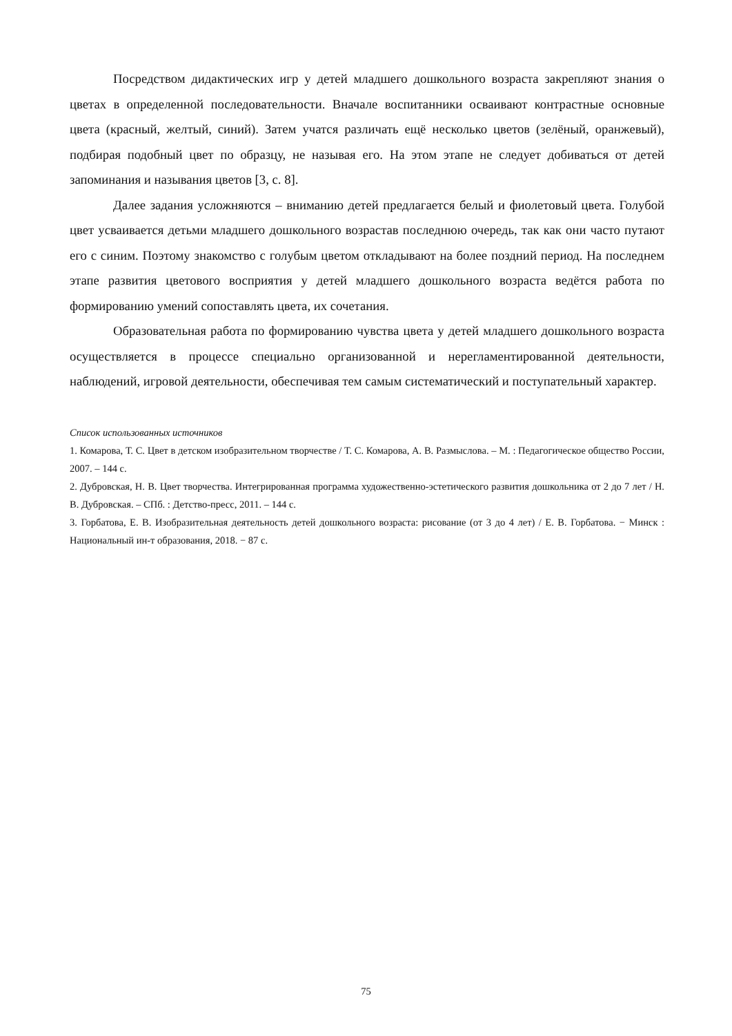Посредством дидактических игр у детей младшего дошкольного возраста закрепляют знания о цветах в определенной последовательности. Вначале воспитанники осваивают контрастные основные цвета (красный, желтый, синий). Затем учатся различать ещё несколько цветов (зелёный, оранжевый), подбирая подобный цвет по образцу, не называя его. На этом этапе не следует добиваться от детей запоминания и называния цветов [3, с. 8].
Далее задания усложняются – вниманию детей предлагается белый и фиолетовый цвета. Голубой цвет усваивается детьми младшего дошкольного возрастав последнюю очередь, так как они часто путают его с синим. Поэтому знакомство с голубым цветом откладывают на более поздний период. На последнем этапе развития цветового восприятия у детей младшего дошкольного возраста ведётся работа по формированию умений сопоставлять цвета, их сочетания.
Образовательная работа по формированию чувства цвета у детей младшего дошкольного возраста осуществляется в процессе специально организованной и нерегламентированной деятельности, наблюдений, игровой деятельности, обеспечивая тем самым систематический и поступательный характер.
Список использованных источников
1. Комарова, Т. С. Цвет в детском изобразительном творчестве / Т. С. Комарова, А. В. Размыслова. – М. : Педагогическое общество России, 2007. – 144 с.
2. Дубровская, Н. В. Цвет творчества. Интегрированная программа художественно-эстетического развития дошкольника от 2 до 7 лет / Н. В. Дубровская. – СПб. : Детство-пресс, 2011. – 144 с.
3. Горбатова, Е. В. Изобразительная деятельность детей дошкольного возраста: рисование (от 3 до 4 лет) / Е. В. Горбатова. − Минск : Национальный ин-т образования, 2018. − 87 с.
75